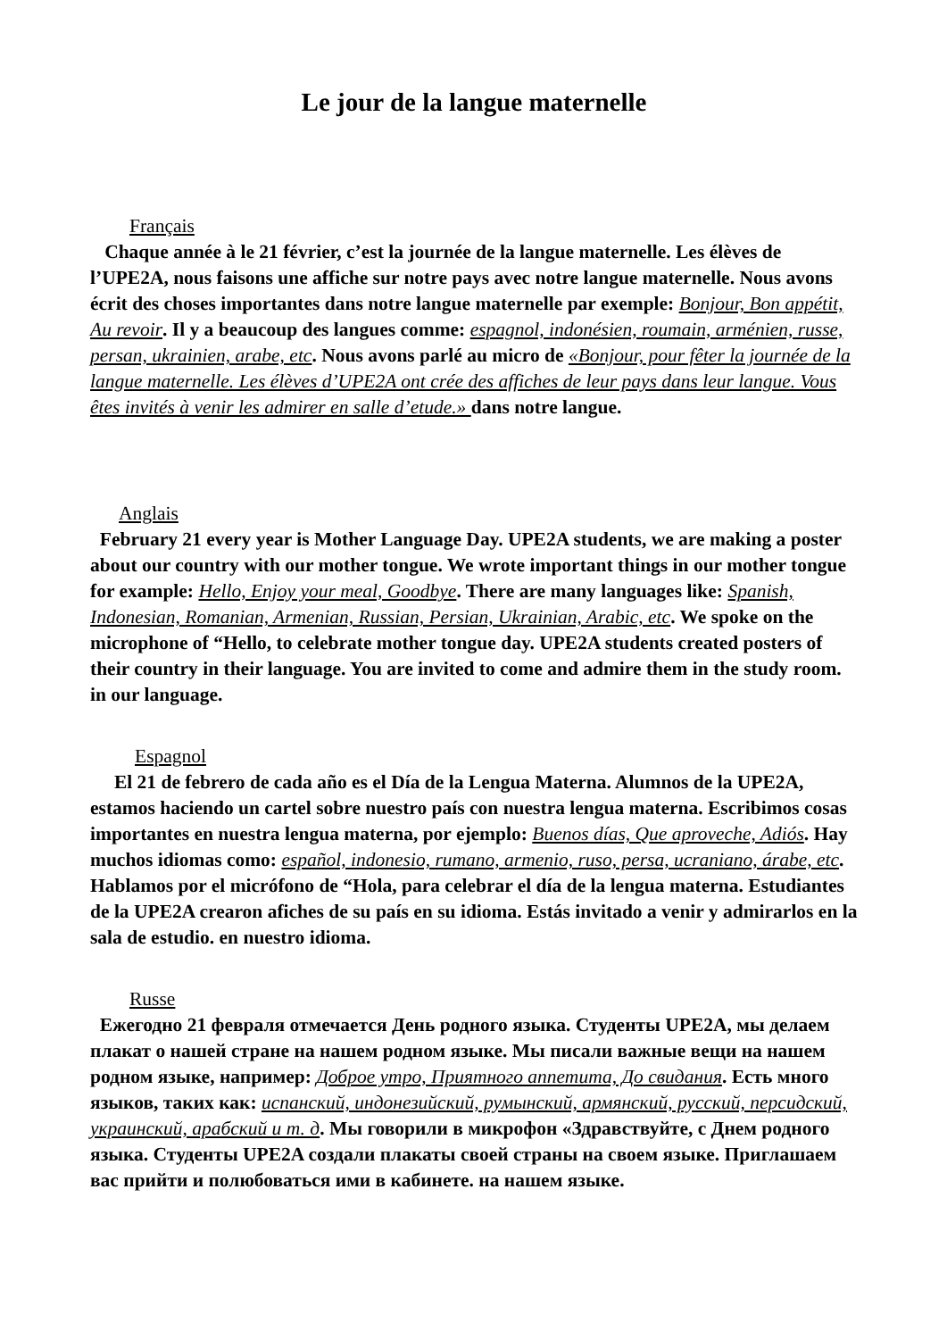Le jour de la langue maternelle
Français
Chaque année à le 21 février, c’est la journée de la langue maternelle. Les élèves de l’UPE2A, nous faisons une affiche sur notre pays avec notre langue maternelle. Nous avons écrit des choses importantes dans notre langue maternelle par exemple: Bonjour, Bon appétit, Au revoir. Il y a beaucoup des langues comme: espagnol, indonésien, roumain, arménien, russe, persan, ukrainien, arabe, etc. Nous avons parlé au micro de «Bonjour, pour fêter la journée de la langue maternelle. Les élèves d’UPE2A ont crée des affiches de leur pays dans leur langue. Vous êtes invités à venir les admirer en salle d’etude.» dans notre langue.
Anglais
February 21 every year is Mother Language Day. UPE2A students, we are making a poster about our country with our mother tongue. We wrote important things in our mother tongue for example: Hello, Enjoy your meal, Goodbye. There are many languages like: Spanish, Indonesian, Romanian, Armenian, Russian, Persian, Ukrainian, Arabic, etc. We spoke on the microphone of “Hello, to celebrate mother tongue day. UPE2A students created posters of their country in their language. You are invited to come and admire them in the study room. in our language.
Espagnol
El 21 de febrero de cada año es el Día de la Lengua Materna. Alumnos de la UPE2A, estamos haciendo un cartel sobre nuestro país con nuestra lengua materna. Escribimos cosas importantes en nuestra lengua materna, por ejemplo: Buenos días, Que aproveche, Adiós. Hay muchos idiomas como: español, indonesio, rumano, armenio, ruso, persa, ucraniano, árabe, etc. Hablamos por el micrófono de “Hola, para celebrar el día de la lengua materna. Estudiantes de la UPE2A crearon afiches de su país en su idioma. Estás invitado a venir y admirarlos en la sala de estudio. en nuestro idioma.
Russe
Ежегодно 21 февраля отмечается День родного языка. Студенты UPE2A, мы делаем плакат о нашей стране на нашем родном языке. Мы писали важные вещи на нашем родном языке, например: Доброе утро, Приятного аппетита, До свидания. Есть много языков, таких как: испанский, индонезийский, румынский, армянский, русский, персидский, украинский, арабский и т. д. Мы говорили в микрофон «Здравствуйте, с Днем родного языка. Студенты UPE2A создали плакаты своей страны на своем языке. Приглашаем вас прийти и полюбоваться ими в кабинете. на нашем языке.